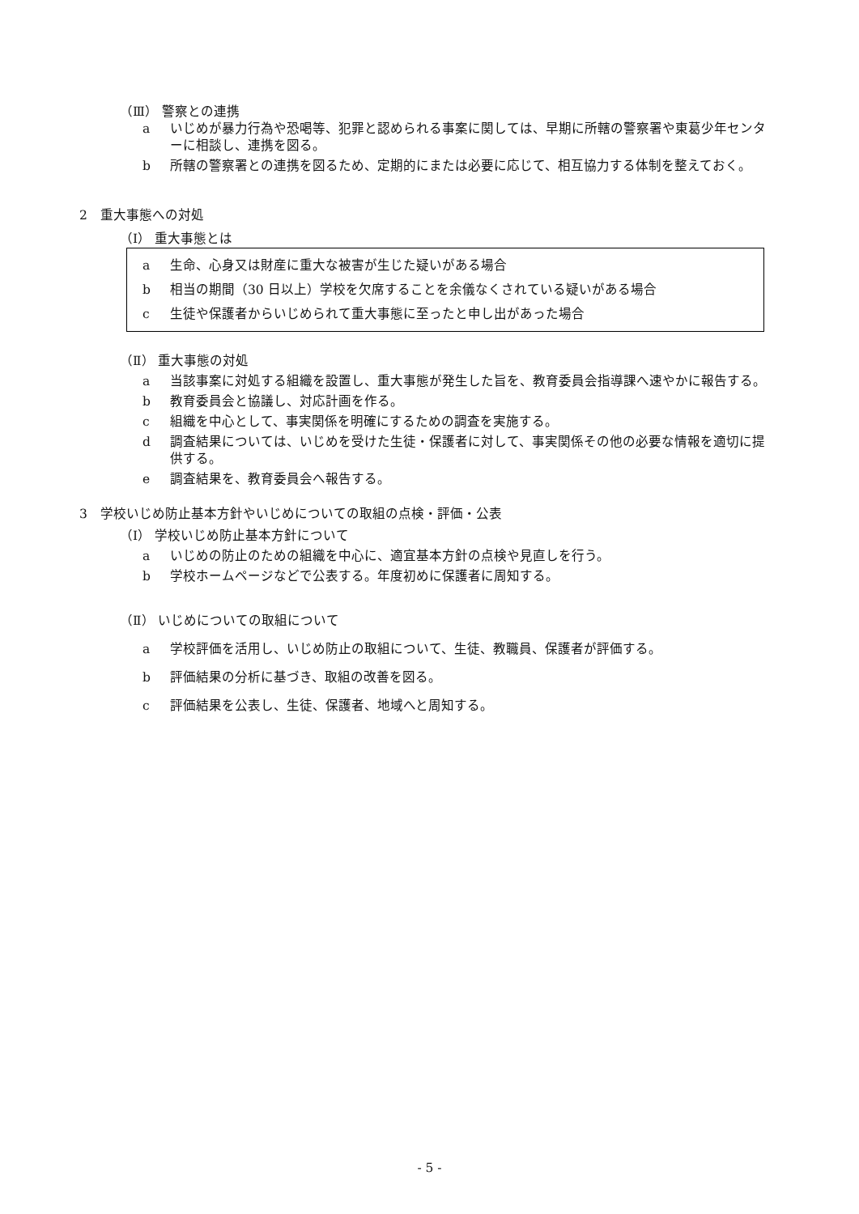（Ⅲ） 警察との連携
a いじめが暴力行為や恐喝等、犯罪と認められる事案に関しては、早期に所轄の警察署や東葛少年センターに相談し、連携を図る。
b 所轄の警察署との連携を図るため、定期的にまたは必要に応じて、相互協力する体制を整えておく。
2　重大事態への対処
（Ⅰ） 重大事態とは
a 生命、心身又は財産に重大な被害が生じた疑いがある場合
b 相当の期間（30 日以上）学校を欠席することを余儀なくされている疑いがある場合
c 生徒や保護者からいじめられて重大事態に至ったと申し出があった場合
（Ⅱ） 重大事態の対処
a 当該事案に対処する組織を設置し、重大事態が発生した旨を、教育委員会指導課へ速やかに報告する。
b 教育委員会と協議し、対応計画を作る。
c 組織を中心として、事実関係を明確にするための調査を実施する。
d 調査結果については、いじめを受けた生徒・保護者に対して、事実関係その他の必要な情報を適切に提供する。
e 調査結果を、教育委員会へ報告する。
3　学校いじめ防止基本方針やいじめについての取組の点検・評価・公表
（Ⅰ） 学校いじめ防止基本方針について
a いじめの防止のための組織を中心に、適宜基本方針の点検や見直しを行う。
b 学校ホームページなどで公表する。年度初めに保護者に周知する。
（Ⅱ） いじめについての取組について
a 学校評価を活用し、いじめ防止の取組について、生徒、教職員、保護者が評価する。
b 評価結果の分析に基づき、取組の改善を図る。
c 評価結果を公表し、生徒、保護者、地域へと周知する。
- 5 -